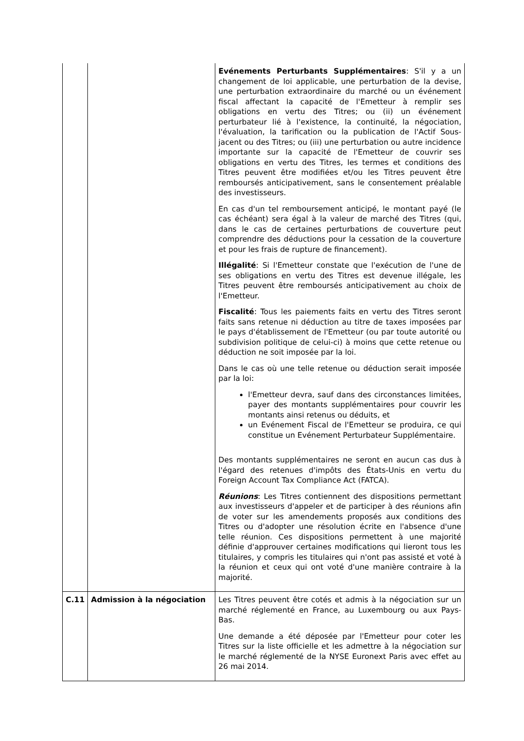| | | Evénements Perturbants Supplémentaires : S'il y a un changement de loi applicable, une perturbation de la devise, une perturbation extraordinaire du marché ou un événement fiscal affectant la capacité de l'Emetteur à remplir ses obligations en vertu des Titres; ou (ii) un événement perturbateur lié à l'existence, la continuité, la négociation, l'évaluation, la tarification ou la publication de l'Actif Sous-jacent ou des Titres; ou (iii) une perturbation ou autre incidence importante sur la capacité de l'Emetteur de couvrir ses obligations en vertu des Titres, les termes et conditions des Titres peuvent être modifiées et/ou les Titres peuvent être remboursés anticipativement, sans le consentement préalable des investisseurs. En cas d'un tel remboursement anticipé, le montant payé (le cas échéant) sera égal à la valeur de marché des Titres (qui, dans le cas de certaines perturbations de couverture peut comprendre des déductions pour la cessation de la couverture et pour les frais de rupture de financement). Illégalité : Si l'Emetteur constate que l'exécution de l'une de ses obligations en vertu des Titres est devenue illégale, les Titres peuvent être remboursés anticipativement au choix de l'Emetteur. Fiscalité : Tous les paiements faits en vertu des Titres seront faits sans retenue ni déduction au titre de taxes imposées par le pays d'établissement de l'Emetteur (ou par toute autorité ou subdivision politique de celui-ci) à moins que cette retenue ou déduction ne soit imposée par la loi. Dans le cas où une telle retenue ou déduction serait imposée par la loi: l'Emetteur devra, sauf dans des circonstances limitées, payer des montants supplémentaires pour couvrir les montants ainsi retenus ou déduits, et un Evénement Fiscal de l'Emetteur se produira, ce qui constitue un Evénement Perturbateur Supplémentaire. Des montants supplémentaires ne seront en aucun cas dus à l'égard des retenues d'impôts des États-Unis en vertu du Foreign Account Tax Compliance Act (FATCA). Réunions : Les Titres contiennent des dispositions permettant aux investisseurs d'appeler et de participer à des réunions afin de voter sur les amendements proposés aux conditions des Titres ou d'adopter une résolution écrite en l'absence d'une telle réunion. Ces dispositions permettent à une majorité définie d'approuver certaines modifications qui lieront tous les titulaires, y compris les titulaires qui n'ont pas assisté et voté à la réunion et ceux qui ont voté d'une manière contraire à la majorité. |
| C.11 | Admission à la négociation | Les Titres peuvent être cotés et admis à la négociation sur un marché réglementé en France, au Luxembourg ou aux Pays-Bas. Une demande a été déposée par l'Emetteur pour coter les Titres sur la liste officielle et les admettre à la négociation sur le marché réglementé de la NYSE Euronext Paris avec effet au 26 mai 2014. |